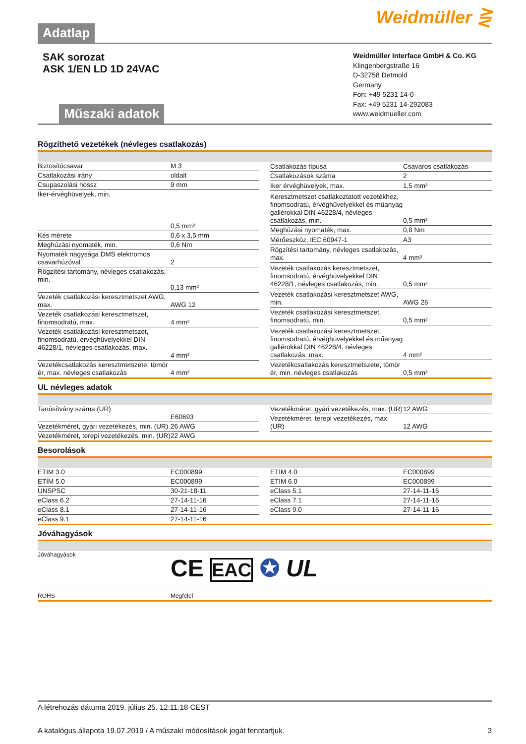Adatlap
Weidmüller ⋛
SAK sorozat
ASK 1/EN LD 1D 24VAC
Műszaki adatok
Weidmüller Interface GmbH & Co. KG
Klingenbergstraße 16
D-32758 Detmold
Germany
Fon: +49 5231 14-0
Fax: +49 5231 14-292083
www.weidmueller.com
Rögzíthető vezetékek (névleges csatlakozás)
| Biztosítócsavar | M 3 |
| Csatlakozási irány | oldalt |
| Csupaszolási hossz | 9 mm |
| Iker-érvéghüvelyek, min. | 0,5 mm² |
| Kés mérete | 0,6 x 3,5 mm |
| Meghúzási nyomaték, min. | 0,6 Nm |
| Nyomaték nagysága DMS elektromos csavarhúzóval | 2 |
| Rögzítési tartomány, névleges csatlakozás, min. | 0,13 mm² |
| Vezeték csatlakozási keresztmetszet AWG, max. | AWG 12 |
| Vezeték csatlakozási keresztmetszet, finomsodratú, max. | 4 mm² |
| Vezeték csatlakozási keresztmetszet, finomsodratú, érvéghüvelyekkel DIN 46228/1, névleges csatlakozás, max. | 4 mm² |
| Vezetékcsatlakozás keresztmetszete, tömör ér, max. névleges csatlakozás | 4 mm² |
| Csatlakozás típusa | Csavaros csatlakozás |
| Csatlakozások száma | 2 |
| Iker érvéghüvelyek, max. | 1,5 mm² |
| Keresztmetszet csatlakoztatott vezetékhez, finomsodratú, érvéghüvelyekkel és műanyag gallérokkal DIN 46228/4, névleges csatlakozás, min. | 0,5 mm² |
| Meghúzási nyomaték, max. | 0,8 Nm |
| Mérőeszköz, IEC 60947-1 | A3 |
| Rögzítési tartomány, névleges csatlakozás, max. | 4 mm² |
| Vezeték csatlakozás keresztmetszet, finomsodratú, érvéghüvelyekkel DIN 46228/1, névleges csatlakozás, min. | 0,5 mm² |
| Vezeték csatlakozási keresztmetszet AWG, min. | AWG 26 |
| Vezeték csatlakozási keresztmetszet, finomsodratú, min. | 0,5 mm² |
| Vezeték csatlakozási keresztmetszet, finomsodratú, érvéghüvelyekkel és műanyag gallérokkal DIN 46228/4, névleges csatlakozás, max. | 4 mm² |
| Vezetékcsatlakozás keresztmetszete, tömör ér, min. névleges csatlakozás | 0,5 mm² |
UL névleges adatok
| Tanúsítvány száma (UR) | E60693 |
| Vezetékméret, gyári vezetékezés, min. (UR) | 26 AWG |
| Vezetékméret, terepi vezetékezés, min. (UR) | 22 AWG |
| Vezetékméret, gyári vezetékezés, max. (UR) | 12 AWG |
| Vezetékméret, terepi vezetékezés, max. (UR) | 12 AWG |
Besorolások
| ETIM 3.0 | EC000899 |
| ETIM 5.0 | EC000899 |
| UNSPSC | 30-21-18-11 |
| eClass 6.2 | 27-14-11-16 |
| eClass 8.1 | 27-14-11-16 |
| eClass 9.1 | 27-14-11-16 |
| ETIM 4.0 | EC000899 |
| ETIM 6.0 | EC000899 |
| eClass 5.1 | 27-14-11-16 |
| eClass 7.1 | 27-14-11-16 |
| eClass 9.0 | 27-14-11-16 |
Jóváhagyások
Jóváhagyások
CE EAC ✪ UL
ROHS Megfelel
A létrehozás dátuma 2019. július 25. 12:11:18 CEST
A katalógus állapota 19.07.2019 / A műszaki módosítások jogát fenntartjuk. 3